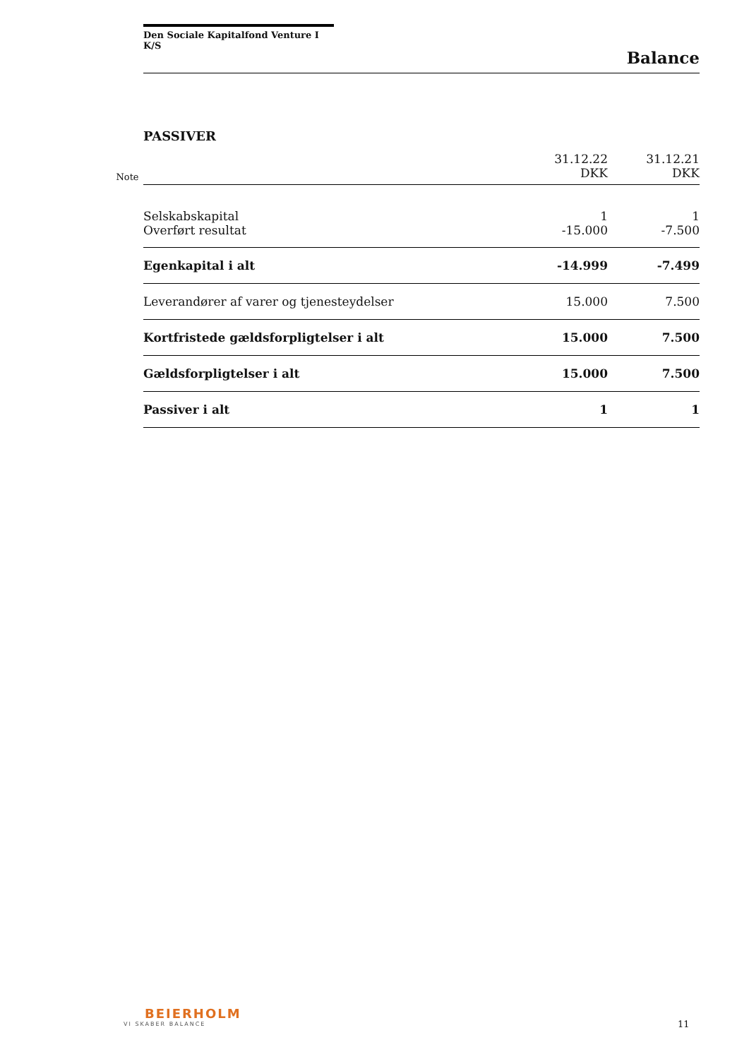Den Sociale Kapitalfond Venture I K/S
Balance
PASSIVER
| Note | | 31.12.22 DKK | 31.12.21 DKK |
| --- | --- | --- | --- |
| | Selskabskapital | 1 | 1 |
| | Overført resultat | -15.000 | -7.500 |
| | Egenkapital i alt | -14.999 | -7.499 |
| | Leverandører af varer og tjenesteydelser | 15.000 | 7.500 |
| | Kortfristede gældsforpligtelser i alt | 15.000 | 7.500 |
| | Gældsforpligtelser i alt | 15.000 | 7.500 |
| | Passiver i alt | 1 | 1 |
BEIERHOLM
VI SKABER BALANCE
11